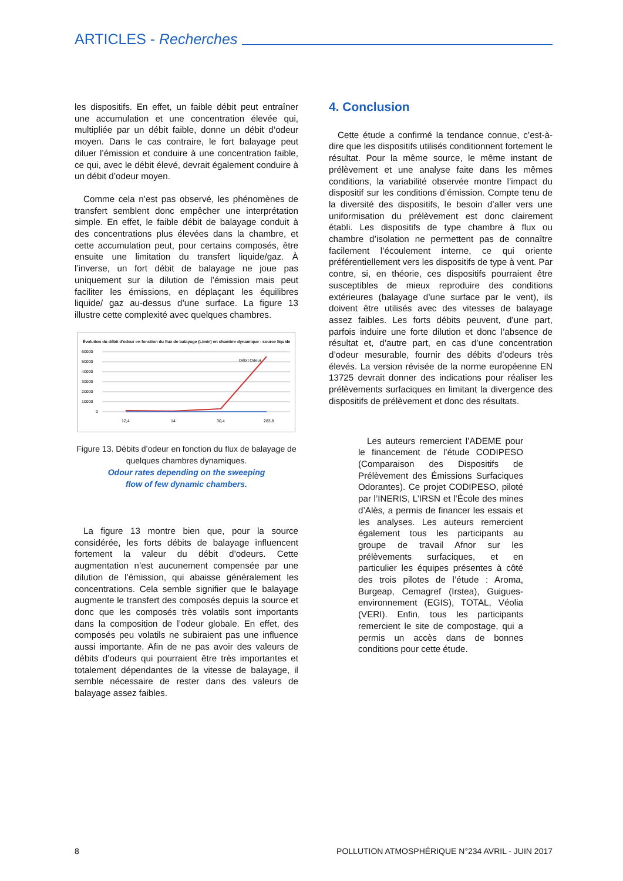ARTICLES - Recherches
les dispositifs. En effet, un faible débit peut entraîner une accumulation et une concentration élevée qui, multipliée par un débit faible, donne un débit d’odeur moyen. Dans le cas contraire, le fort balayage peut diluer l’émission et conduire à une concentration faible, ce qui, avec le débit élevé, devrait également conduire à un débit d’odeur moyen.
Comme cela n’est pas observé, les phénomènes de transfert semblent donc empêcher une interprétation simple. En effet, le faible débit de balayage conduit à des concentrations plus élevées dans la chambre, et cette accumulation peut, pour certains composés, être ensuite une limitation du transfert liquide/gaz. À l’inverse, un fort débit de balayage ne joue pas uniquement sur la dilution de l’émission mais peut faciliter les émissions, en déplaçant les équilibres liquide/ gaz au-dessus d’une surface. La figure 13 illustre cette complexité avec quelques chambres.
Évolution du débit d'odeur en fonction du flux de balayage (L/min) en chambre dynamique - source liquide
60000
50000
40000
30000
20000
10000
0
12,4
14
30,4
283,8
Débit Odeur
Figure 13. Débits d’odeur en fonction du flux de balayage de quelques chambres dynamiques.
Odour rates depending on the sweeping
flow of few dynamic chambers.
La figure 13 montre bien que, pour la source considérée, les forts débits de balayage influencent fortement la valeur du débit d’odeurs. Cette augmentation n’est aucunement compensée par une dilution de l’émission, qui abaisse généralement les concentrations. Cela semble signifier que le balayage augmente le transfert des composés depuis la source et donc que les composés très volatils sont importants dans la composition de l’odeur globale. En effet, des composés peu volatils ne subiraient pas une influence aussi importante. Afin de ne pas avoir des valeurs de débits d’odeurs qui pourraient être très importantes et totalement dépendantes de la vitesse de balayage, il semble nécessaire de rester dans des valeurs de balayage assez faibles.
4. Conclusion
Cette étude a confirmé la tendance connue, c’est-à-dire que les dispositifs utilisés conditionnent fortement le résultat. Pour la même source, le même instant de prélèvement et une analyse faite dans les mêmes conditions, la variabilité observée montre l’impact du dispositif sur les conditions d’émission. Compte tenu de la diversité des dispositifs, le besoin d’aller vers une uniformisation du prélèvement est donc clairement établi. Les dispositifs de type chambre à flux ou chambre d’isolation ne permettent pas de connaître facilement l’écoulement interne, ce qui oriente préférentiellement vers les dispositifs de type à vent. Par contre, si, en théorie, ces dispositifs pourraient être susceptibles de mieux reproduire des conditions extérieures (balayage d’une surface par le vent), ils doivent être utilisés avec des vitesses de balayage assez faibles. Les forts débits peuvent, d’une part, parfois induire une forte dilution et donc l’absence de résultat et, d’autre part, en cas d’une concentration d’odeur mesurable, fournir des débits d’odeurs très élevés. La version révisée de la norme européenne EN 13725 devrait donner des indications pour réaliser les prélèvements surfaciques en limitant la divergence des dispositifs de prélèvement et donc des résultats.
Les auteurs remercient l’ADEME pour le financement de l’étude CODIPESO (Comparaison des Dispositifs de Prélèvement des Émissions Surfaciques Odorantes). Ce projet CODIPESO, piloté par l’INERIS, L’IRSN et l’École des mines d’Alès, a permis de financer les essais et les analyses. Les auteurs remercient également tous les participants au groupe de travail Afnor sur les prélèvements surfaciques, et en particulier les équipes présentes à côté des trois pilotes de l’étude : Aroma, Burgeap, Cemagref (Irstea), Guigues-environnement (EGIS), TOTAL, Véolia (VERI). Enfin, tous les participants remercient le site de compostage, qui a permis un accès dans de bonnes conditions pour cette étude.
8 POLLUTION ATMOSPHÉRIQUE N°234 AVRIL - JUIN 2017